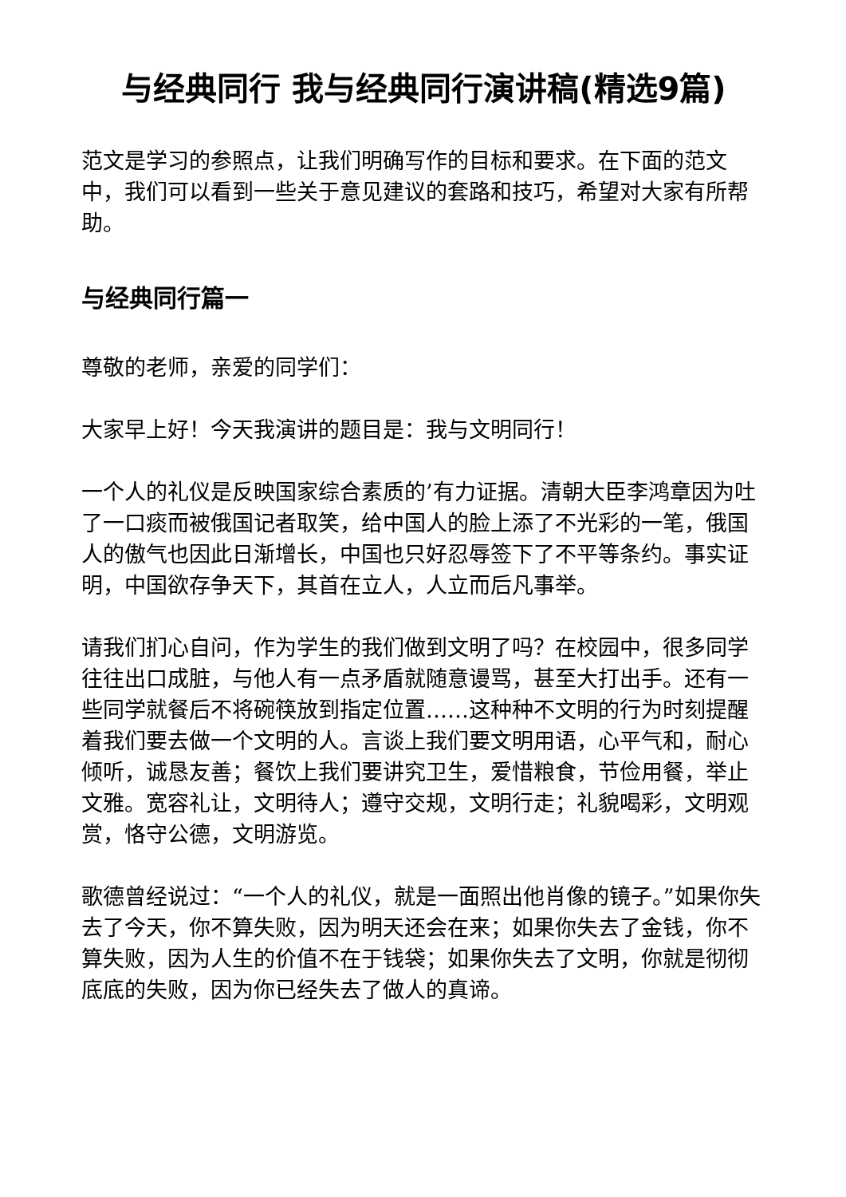与经典同行 我与经典同行演讲稿(精选9篇)
范文是学习的参照点，让我们明确写作的目标和要求。在下面的范文中，我们可以看到一些关于意见建议的套路和技巧，希望对大家有所帮助。
与经典同行篇一
尊敬的老师，亲爱的同学们：
大家早上好！今天我演讲的题目是：我与文明同行！
一个人的礼仪是反映国家综合素质的’有力证据。清朝大臣李鸿章因为吐了一口痰而被俄国记者取笑，给中国人的脸上添了不光彩的一笔，俄国人的傲气也因此日渐增长，中国也只好忍辱签下了不平等条约。事实证明，中国欲存争天下，其首在立人，人立而后凡事举。
请我们扪心自问，作为学生的我们做到文明了吗？在校园中，很多同学往往出口成脏，与他人有一点矛盾就随意谩骂，甚至大打出手。还有一些同学就餐后不将碗筷放到指定位置……这种种不文明的行为时刻提醒着我们要去做一个文明的人。言谈上我们要文明用语，心平气和，耐心倾听，诚恳友善；餐饮上我们要讲究卫生，爱惜粮食，节俭用餐，举止文雅。宽容礼让，文明待人；遵守交规，文明行走；礼貌喝彩，文明观赏，恪守公德，文明游览。
歌德曾经说过：“一个人的礼仪，就是一面照出他肖像的镜子。”如果你失去了今天，你不算失败，因为明天还会在来；如果你失去了金钱，你不算失败，因为人生的价值不在于钱袋；如果你失去了文明，你就是彻彻底底的失败，因为你已经失去了做人的真谛。